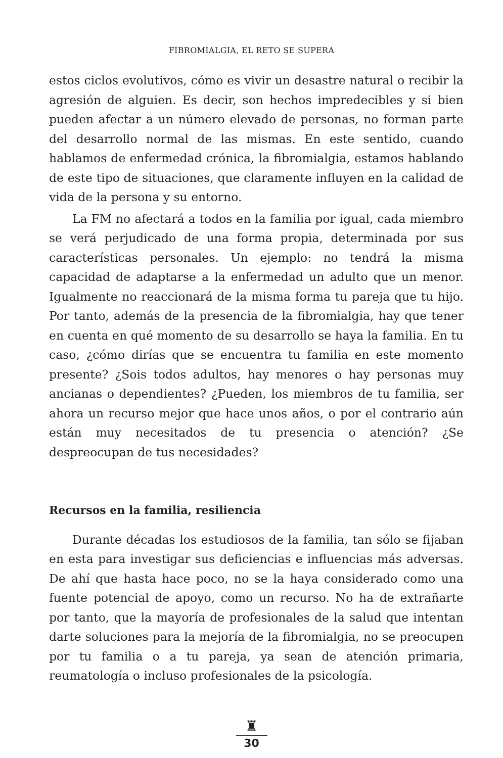FIBROMIALGIA, EL RETO SE SUPERA
estos ciclos evolutivos, cómo es vivir un desastre natural o recibir la agresión de alguien. Es decir, son hechos impredecibles y si bien pueden afectar a un número elevado de personas, no forman parte del desarrollo normal de las mismas. En este sentido, cuando hablamos de enfermedad crónica, la fibromialgia, estamos hablando de este tipo de situaciones, que claramente influyen en la calidad de vida de la persona y su entorno.
La FM no afectará a todos en la familia por igual, cada miembro se verá perjudicado de una forma propia, determinada por sus características personales. Un ejemplo: no tendrá la misma capacidad de adaptarse a la enfermedad un adulto que un menor. Igualmente no reaccionará de la misma forma tu pareja que tu hijo. Por tanto, además de la presencia de la fibromialgia, hay que tener en cuenta en qué momento de su desarrollo se haya la familia. En tu caso, ¿cómo dirías que se encuentra tu familia en este momento presente? ¿Sois todos adultos, hay menores o hay personas muy ancianas o dependientes? ¿Pueden, los miembros de tu familia, ser ahora un recurso mejor que hace unos años, o por el contrario aún están muy necesitados de tu presencia o atención? ¿Se despreocupan de tus necesidades?
Recursos en la familia, resiliencia
Durante décadas los estudiosos de la familia, tan sólo se fijaban en esta para investigar sus deficiencias e influencias más adversas. De ahí que hasta hace poco, no se la haya considerado como una fuente potencial de apoyo, como un recurso. No ha de extrañarte por tanto, que la mayoría de profesionales de la salud que intentan darte soluciones para la mejoría de la fibromialgia, no se preocupen por tu familia o a tu pareja, ya sean de atención primaria, reumatología o incluso profesionales de la psicología.
♜
30